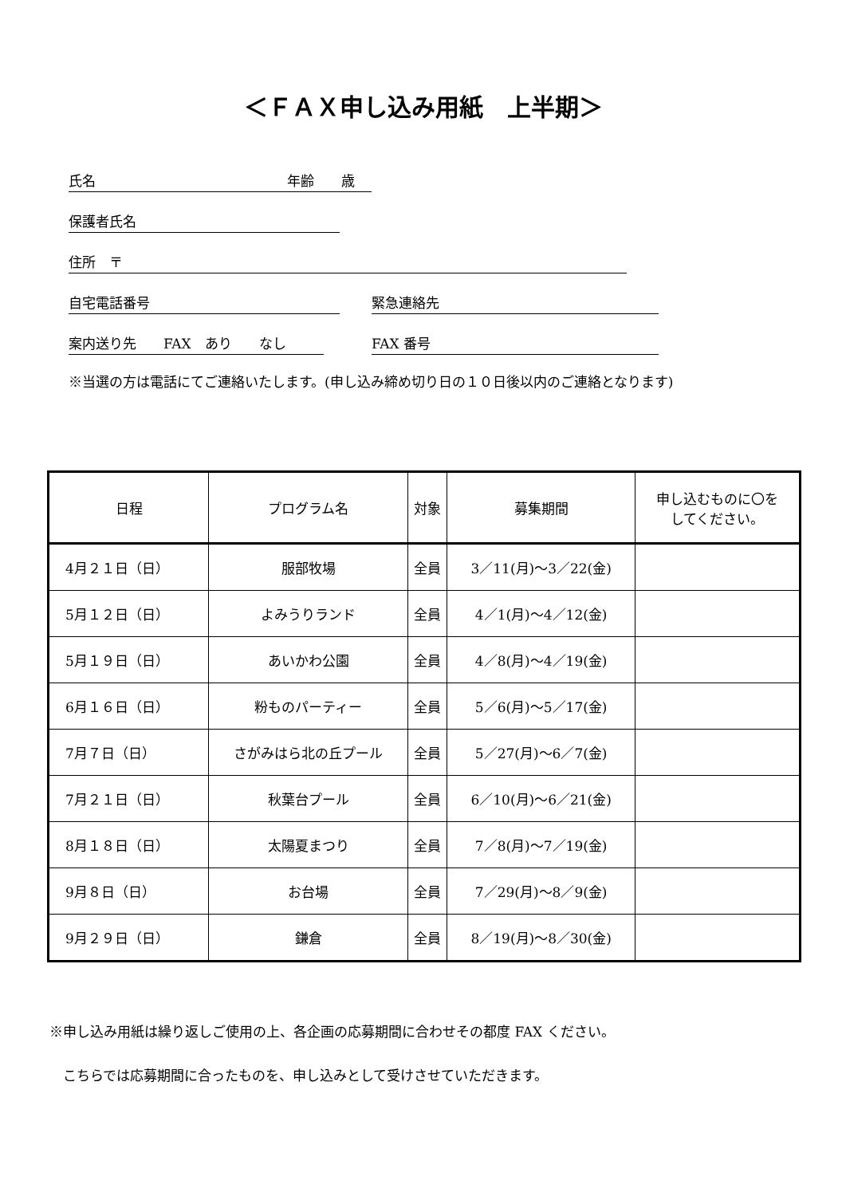＜ＦＡＸ申し込み用紙　上半期＞
氏名 年齢　　歳
保護者氏名
住所　〒
自宅電話番号 緊急連絡先
案内送り先　　FAX　あり　　なし FAX 番号
※当選の方は電話にてご連絡いたします。(申し込み締め切り日の１０日後以内のご連絡となります)
| 日程 | プログラム名 | 対象 | 募集期間 | 申し込むものに〇を してください。 |
| --- | --- | --- | --- | --- |
| 4月２１日（日） | 服部牧場 | 全員 | 3／11(月)～3／22(金) | |
| 5月１２日（日） | よみうりランド | 全員 | 4／1(月)～4／12(金) | |
| 5月１９日（日） | あいかわ公園 | 全員 | 4／8(月)～4／19(金) | |
| 6月１６日（日） | 粉ものパーティー | 全員 | 5／6(月)～5／17(金) | |
| 7月７日（日） | さがみはら北の丘プール | 全員 | 5／27(月)～6／7(金) | |
| 7月２１日（日） | 秋葉台プール | 全員 | 6／10(月)～6／21(金) | |
| 8月１８日（日） | 太陽夏まつり | 全員 | 7／8(月)～7／19(金) | |
| 9月８日（日） | お台場 | 全員 | 7／29(月)～8／9(金) | |
| 9月２９日（日） | 鎌倉 | 全員 | 8／19(月)～8／30(金) | |
※申し込み用紙は繰り返しご使用の上、各企画の応募期間に合わせその都度 FAX ください。
　こちらでは応募期間に合ったものを、申し込みとして受けさせていただきます。